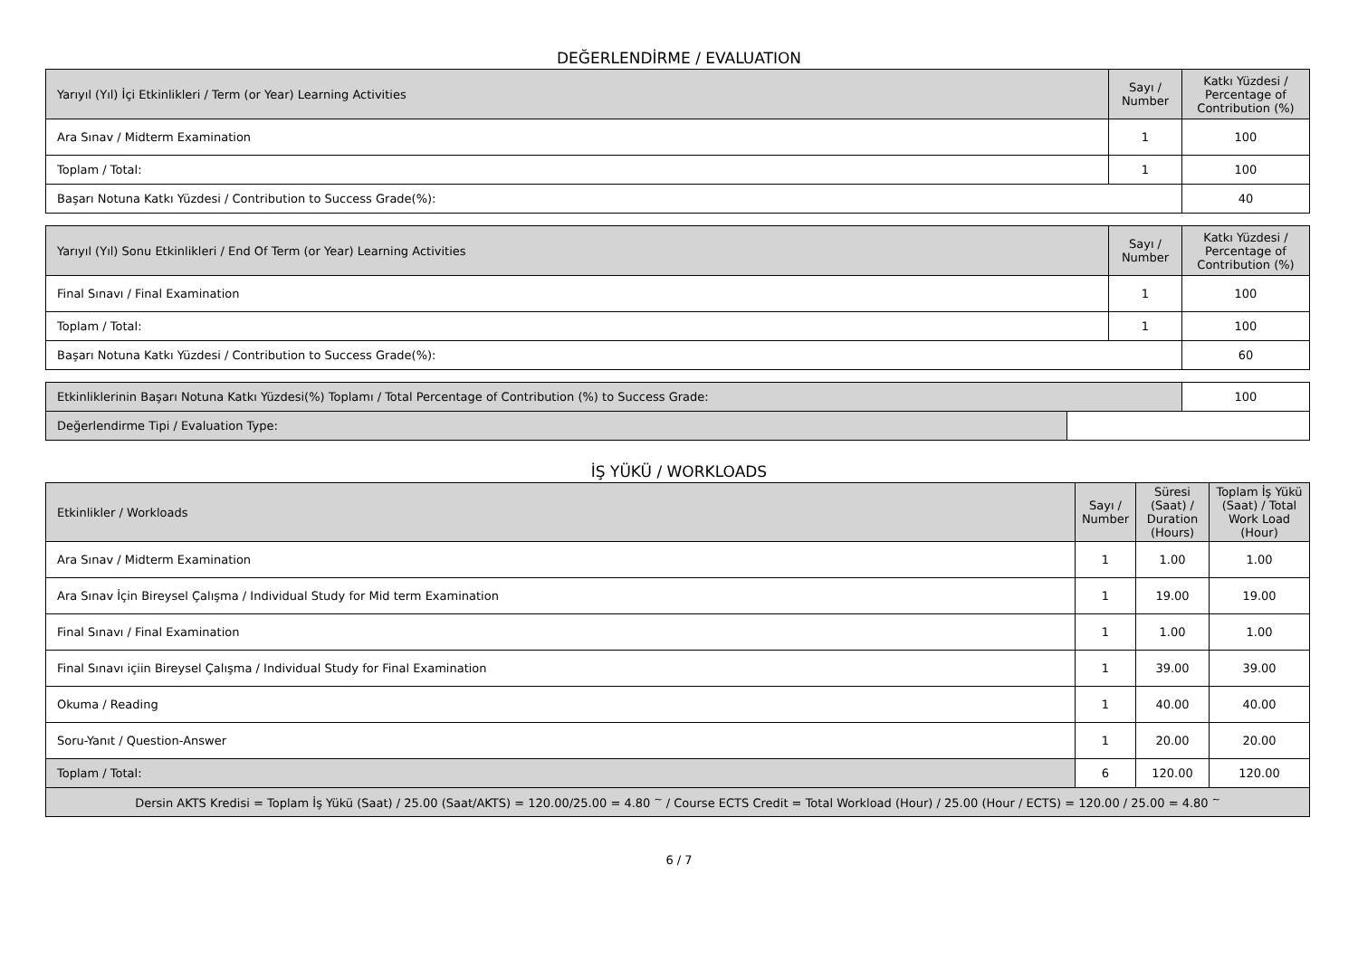DEĞERLENDİRME / EVALUATION
| Yarıyıl (Yıl) İçi Etkinlikleri / Term (or Year) Learning Activities | Sayı / Number | Katkı Yüzdesi / Percentage of Contribution (%) |
| --- | --- | --- |
| Ara Sınav / Midterm Examination | 1 | 100 |
| Toplam / Total: | 1 | 100 |
| Başarı Notuna Katkı Yüzdesi / Contribution to Success Grade(%): | | 40 |
| Yarıyıl (Yıl) Sonu Etkinlikleri / End Of Term (or Year) Learning Activities | Sayı / Number | Katkı Yüzdesi / Percentage of Contribution (%) |
| --- | --- | --- |
| Final Sınavı / Final Examination | 1 | 100 |
| Toplam / Total: | 1 | 100 |
| Başarı Notuna Katkı Yüzdesi / Contribution to Success Grade(%): | | 60 |
| Etkinliklerinin Başarı Notuna Katkı Yüzdesi(%) Toplamı / Total Percentage of Contribution (%) to Success Grade: | | 100 |
| Değerlendirme Tipi / Evaluation Type: | | |
İŞ YÜKÜ / WORKLOADS
| Etkinlikler / Workloads | Sayı / Number | Süresi (Saat) / Duration (Hours) | Toplam İş Yükü (Saat) / Total Work Load (Hour) |
| --- | --- | --- | --- |
| Ara Sınav / Midterm Examination | 1 | 1.00 | 1.00 |
| Ara Sınav İçin Bireysel Çalışma / Individual Study for Mid term Examination | 1 | 19.00 | 19.00 |
| Final Sınavı / Final Examination | 1 | 1.00 | 1.00 |
| Final Sınavı içiin Bireysel Çalışma / Individual Study for Final Examination | 1 | 39.00 | 39.00 |
| Okuma / Reading | 1 | 40.00 | 40.00 |
| Soru-Yanıt / Question-Answer | 1 | 20.00 | 20.00 |
| Toplam / Total: | 6 | 120.00 | 120.00 |
| Dersin AKTS Kredisi = Toplam İş Yükü (Saat) / 25.00 (Saat/AKTS) = 120.00/25.00 = 4.80 <sup>~</sup> / Course ECTS Credit = Total Workload (Hour) / 25.00 (Hour / ECTS) = 120.00 / 25.00 = 4.80 <sup>~</sup> | | | |
6 / 7